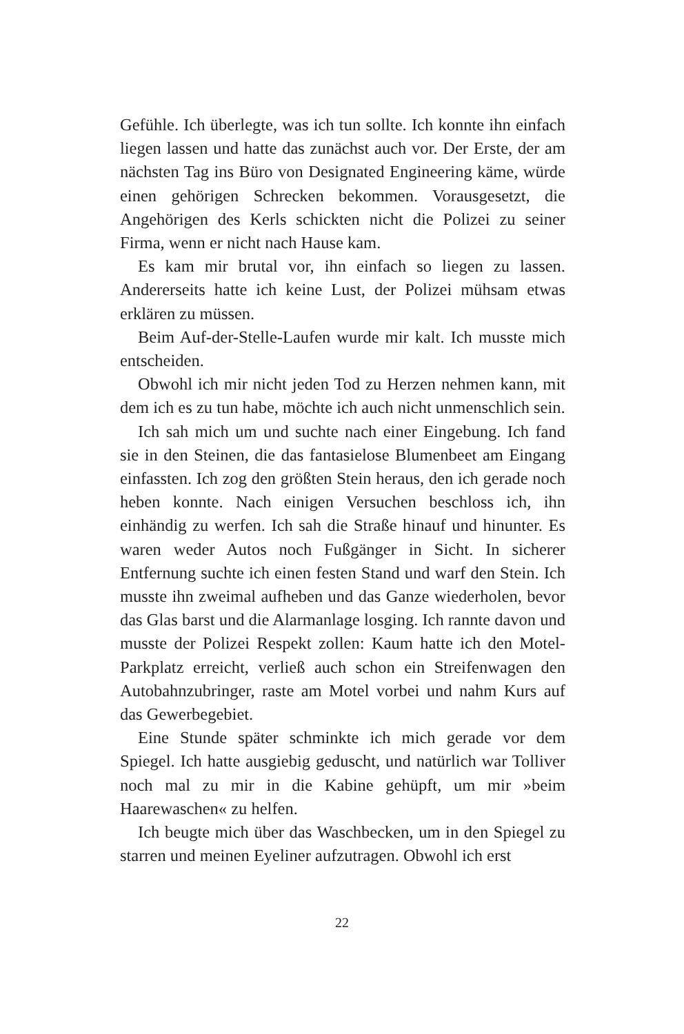Gefühle. Ich überlegte, was ich tun sollte. Ich konnte ihn einfach liegen lassen und hatte das zunächst auch vor. Der Erste, der am nächsten Tag ins Büro von Designated Engineering käme, würde einen gehörigen Schrecken bekommen. Vorausgesetzt, die Angehörigen des Kerls schickten nicht die Polizei zu seiner Firma, wenn er nicht nach Hause kam.
Es kam mir brutal vor, ihn einfach so liegen zu lassen. Andererseits hatte ich keine Lust, der Polizei mühsam etwas erklären zu müssen.
Beim Auf-der-Stelle-Laufen wurde mir kalt. Ich musste mich entscheiden.
Obwohl ich mir nicht jeden Tod zu Herzen nehmen kann, mit dem ich es zu tun habe, möchte ich auch nicht unmenschlich sein.
Ich sah mich um und suchte nach einer Eingebung. Ich fand sie in den Steinen, die das fantasielose Blumenbeet am Eingang einfassten. Ich zog den größten Stein heraus, den ich gerade noch heben konnte. Nach einigen Versuchen beschloss ich, ihn einhändig zu werfen. Ich sah die Straße hinauf und hinunter. Es waren weder Autos noch Fußgänger in Sicht. In sicherer Entfernung suchte ich einen festen Stand und warf den Stein. Ich musste ihn zweimal aufheben und das Ganze wiederholen, bevor das Glas barst und die Alarmanlage losging. Ich rannte davon und musste der Polizei Respekt zollen: Kaum hatte ich den Motel-Parkplatz erreicht, verließ auch schon ein Streifenwagen den Autobahnzubringer, raste am Motel vorbei und nahm Kurs auf das Gewerbegebiet.
Eine Stunde später schminkte ich mich gerade vor dem Spiegel. Ich hatte ausgiebig geduscht, und natürlich war Tolliver noch mal zu mir in die Kabine gehüpft, um mir »beim Haarewaschen« zu helfen.
Ich beugte mich über das Waschbecken, um in den Spiegel zu starren und meinen Eyeliner aufzutragen. Obwohl ich erst
22